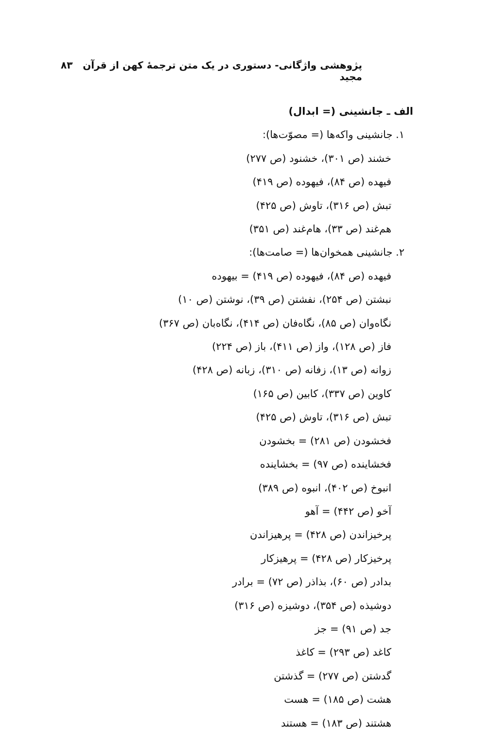پژوهشی واژگانی- دستوری در یک متن ترجمهٔ کهن از قرآن مجید ۸۳
الف ـ جانشینی (= ابدال)
۱. جانشینی واکه‌ها (= مصوّت‌ها):
خشند (ص ۳۰۱)، خشنود (ص ۲۷۷)
فیهده (ص ۸۴)، فیهوده (ص ۴۱۹)
تبش (ص ۳۱۶)، تاوش (ص ۴۲۵)
هم‌غند (ص ۳۳)، هام‌غند (ص ۳۵۱)
۲. جانشینی همخوان‌ها (= صامت‌ها):
فیهده (ص ۸۴)، فیهوده (ص ۴۱۹) = بیهوده
نبشتن (ص ۲۵۴)، نفشتن (ص ۳۹)، نوشتن (ص ۱۰)
نگاه‌وان (ص ۸۵)، نگاه‌فان (ص ۴۱۴)، نگاه‌بان (ص ۳۶۷)
فاز (ص ۱۲۸)، واز (ص ۴۱۱)، باز (ص ۲۲۴)
زوانه (ص ۱۳)، زفانه (ص ۳۱۰)، زبانه (ص ۴۲۸)
کاوین (ص ۳۳۷)، کابین (ص ۱۶۵)
تبش (ص ۳۱۶)، تاوش (ص ۴۲۵)
فخشودن (ص ۲۸۱) = بخشودن
فخشاینده (ص ۹۷) = بخشاینده
انبوخ (ص ۴۰۲)، انبوه (ص ۳۸۹)
آخو (ص ۴۴۲) = آهو
پرخیزاندن (ص ۴۲۸) = پرهیزاندن
پرخیزکار (ص ۴۲۸) = پرهیزکار
بدادر (ص ۶۰)، بذاذر (ص ۷۲) = برادر
دوشیذه (ص ۳۵۴)، دوشیزه (ص ۳۱۶)
جد (ص ۹۱) = جز
کاغد (ص ۲۹۳) = کاغذ
گدشتن (ص ۲۷۷) = گذشتن
هشت (ص ۱۸۵) = هست
هشتند (ص ۱۸۳) = هستند